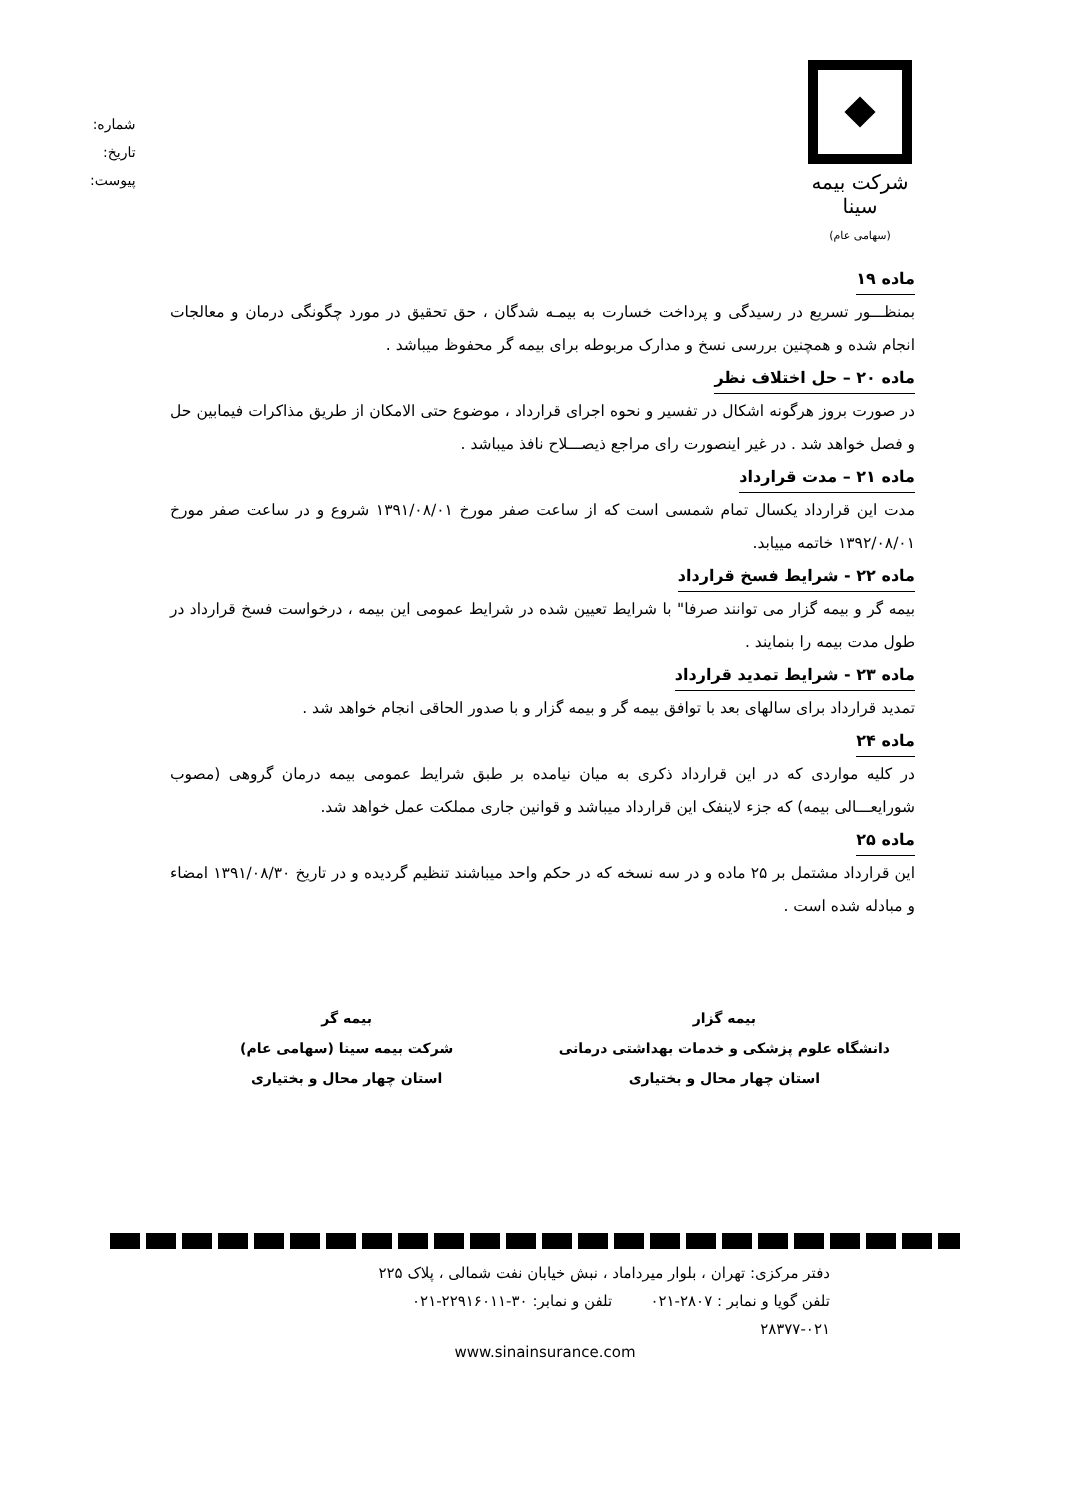شرکت بیمه سینا
(سهامی عام)
شماره:
تاریخ:
پیوست:
ماده ۱۹
بمنظـــور تسریع در رسیدگی و پرداخت خسارت به بیمـه شدگان ، حق تحقیق در مورد چگونگی درمان و معالجات انجام شده و همچنین بررسی نسخ و مدارک مربوطه برای بیمه گر محفوظ میباشد .
ماده ۲۰ – حل اختلاف نظر
در صورت بروز هرگونه اشکال در تفسیر و نحوه اجرای قرارداد ، موضوع حتی الامکان از طریق مذاکرات فیمابین حل و فصل خواهد شد . در غیر اینصورت رای مراجع ذیصـــلاح نافذ میباشد .
ماده ۲۱ – مدت قرارداد
مدت این قرارداد یکسال تمام شمسی است که از ساعت صفر مورخ ۱۳۹۱/۰۸/۰۱ شروع و در ساعت صفر مورخ ۱۳۹۲/۰۸/۰۱ خاتمه مییابد.
ماده ۲۲ - شرایط فسخ قرارداد
بیمه گر و بیمه گزار می توانند صرفا" با شرایط تعیین شده در شرایط عمومی این بیمه ، درخواست فسخ قرارداد در طول مدت بیمه را بنمایند .
ماده ۲۳ - شرایط تمدید قرارداد
تمدید قرارداد برای سالهای بعد با توافق بیمه گر و بیمه گزار و با صدور الحاقی انجام خواهد شد .
ماده ۲۴
در کلیه مواردی که در این قرارداد ذکری به میان نیامده بر طبق شرایط عمومی بیمه درمان گروهی (مصوب شورایعـــالی بیمه) که جزء لاینفک این قرارداد میباشد و قوانین جاری مملکت عمل خواهد شد.
ماده ۲۵
این قرارداد مشتمل بر ۲۵ ماده و در سه نسخه که در حکم واحد میباشند تنظیم گردیده و در تاریخ ۱۳۹۱/۰۸/۳۰ امضاء و مبادله شده است .
بیمه گزار
دانشگاه علوم پزشکی و خدمات بهداشتی درمانی
استان چهار محال و بختیاری
بیمه گر
شرکت بیمه سینا (سهامی عام)
استان چهار محال و بختیاری
دفتر مرکزی: تهران ، بلوار میرداماد ، نبش خیابان نفت شمالی ، پلاک ۲۲۵
تلفن گویا و نمابر : ۲۸۰۷-۰۲۱ تلفن و نمابر: ۳۰-۲۲۹۱۶۰۱۱-۰۲۱
۲۸۳۷۷-۰۲۱
www.sinainsurance.com